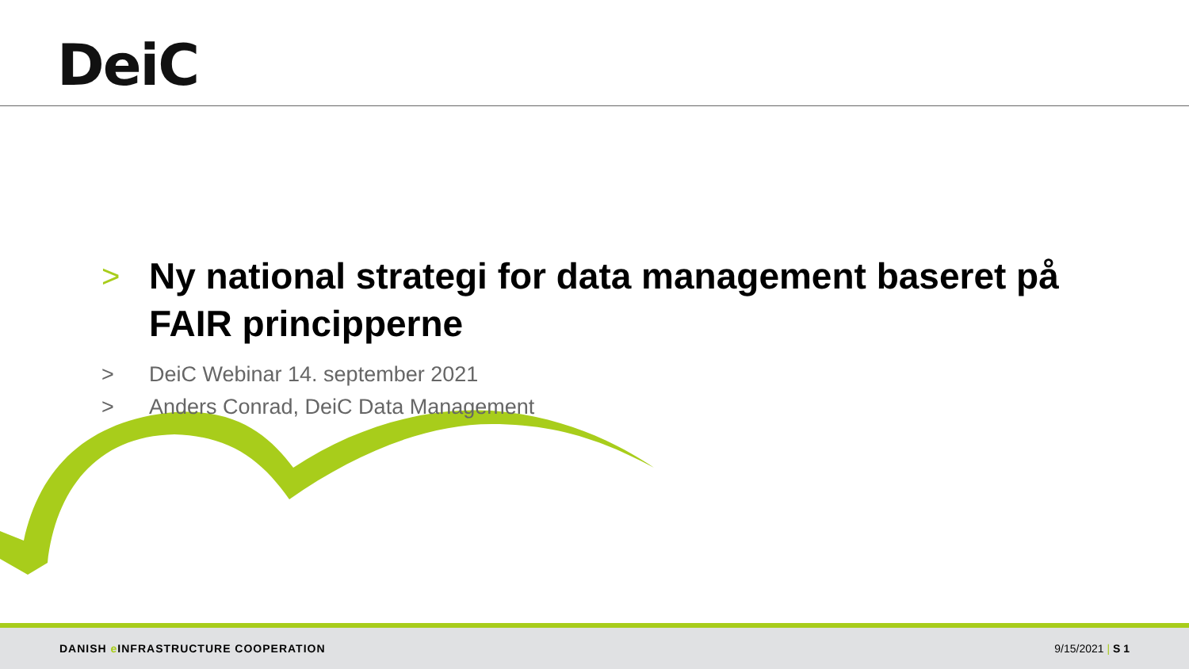DeiC
>
Ny national strategi for data management baseret på FAIR principperne
> DeiC Webinar 14. september 2021
> Anders Conrad, DeiC Data Management
DANISH e INFRASTRUCTURE COOPERATION
9/15/2021 | S 1